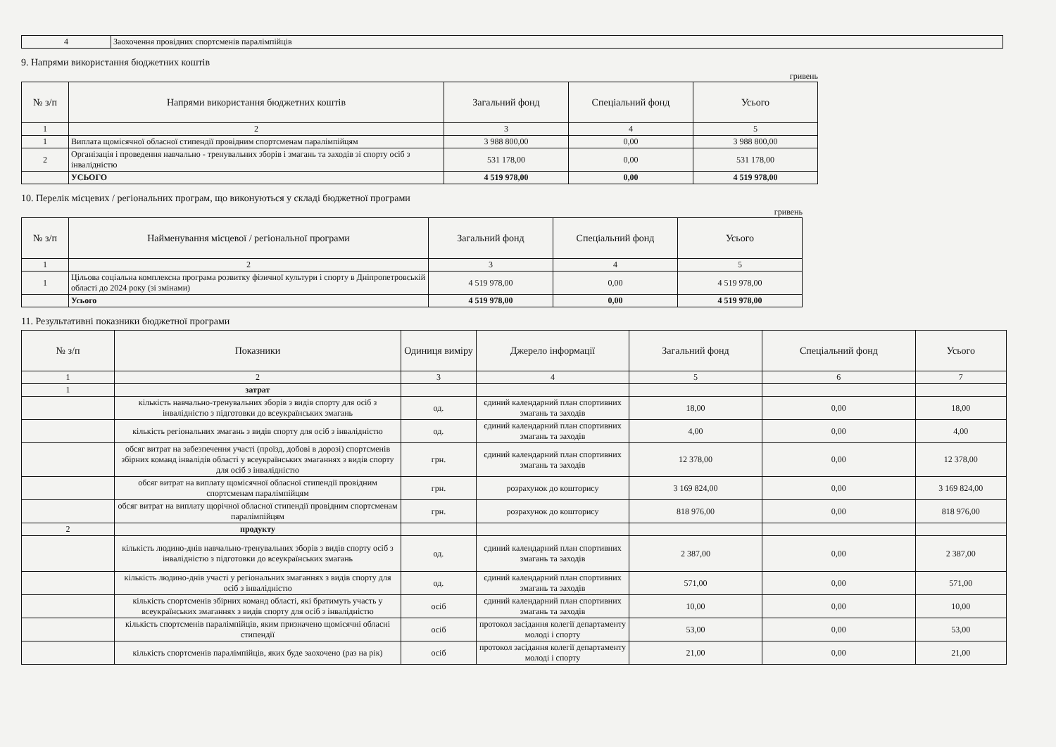| 4 | Заохочення провідних спортсменів паралімпійців |
9. Напрями використання бюджетних коштів
гривень
| № з/п | Напрями використання бюджетних коштів | Загальний фонд | Спеціальний фонд | Усього |
| --- | --- | --- | --- | --- |
| 1 | 2 | 3 | 4 | 5 |
| 1 | Виплата щомісячної обласної стипендії провідним спортсменам паралімпійцям | 3 988 800,00 | 0,00 | 3 988 800,00 |
| 2 | Організація і проведення навчально - тренувальних зборів і змагань та заходів зі спорту осіб з інвалідністю | 531 178,00 | 0,00 | 531 178,00 |
| | УСЬОГО | 4 519 978,00 | 0,00 | 4 519 978,00 |
10. Перелік місцевих / регіональних програм, що виконуються у складі бюджетної програми
гривень
| № з/п | Найменування місцевої / регіональної програми | Загальний фонд | Спеціальний фонд | Усього |
| --- | --- | --- | --- | --- |
| 1 | 2 | 3 | 4 | 5 |
| 1 | Цільова соціальна комплексна програма розвитку фізичної культури і спорту в Дніпропетровській області до 2024 року (зі змінами) | 4 519 978,00 | 0,00 | 4 519 978,00 |
| | Усього | 4 519 978,00 | 0,00 | 4 519 978,00 |
11. Результативні показники бюджетної програми
| № з/п | Показники | Одиниця виміру | Джерело інформації | Загальний фонд | Спеціальний фонд | Усього |
| --- | --- | --- | --- | --- | --- | --- |
| 1 | 2 | 3 | 4 | 5 | 6 | 7 |
| 1 | затрат | | | | | |
| | кількість навчально-тренувальних зборів з видів спорту для осіб з інвалідністю з підготовки до всеукраїнських змагань | од. | єдиний календарний план спортивних змагань та заходів | 18,00 | 0,00 | 18,00 |
| | кількість регіональних змагань з видів спорту для осіб з інвалідністю | од. | єдиний календарний план спортивних змагань та заходів | 4,00 | 0,00 | 4,00 |
| | обсяг витрат на забезпечення участі (проїзд, добові в дорозі) спортсменів збірних команд інвалідів області у всеукраїнських змаганнях з видів спорту для осіб з інвалідністю | грн. | єдиний календарний план спортивних змагань та заходів | 12 378,00 | 0,00 | 12 378,00 |
| | обсяг витрат на виплату щомісячної обласної стипендії провідним спортсменам паралімпійцям | грн. | розрахунок до кошторису | 3 169 824,00 | 0,00 | 3 169 824,00 |
| | обсяг витрат на виплату щорічної обласної стипендії провідним спортсменам паралімпійцям | грн. | розрахунок до кошторису | 818 976,00 | 0,00 | 818 976,00 |
| 2 | продукту | | | | | |
| | кількість людино-днів навчально-тренувальних зборів з видів спорту осіб з інвалідністю з підготовки до всеукраїнських змагань | од. | єдиний календарний план спортивних змагань та заходів | 2 387,00 | 0,00 | 2 387,00 |
| | кількість людино-днів участі у регіональних змаганнях з видів спорту для осіб з інвалідністю | од. | єдиний календарний план спортивних змагань та заходів | 571,00 | 0,00 | 571,00 |
| | кількість спортсменів збірних команд області, які братимуть участь у всеукраїнських змаганнях з видів спорту для осіб з інвалідністю | осіб | єдиний календарний план спортивних змагань та заходів | 10,00 | 0,00 | 10,00 |
| | кількість спортсменів паралімпійців, яким призначено щомісячні обласні стипендії | осіб | протокол засідання колегії департаменту молоді і спорту | 53,00 | 0,00 | 53,00 |
| | кількість спортсменів паралімпійців, яких буде заохочено (раз на рік) | осіб | протокол засідання колегії департаменту молоді і спорту | 21,00 | 0,00 | 21,00 |